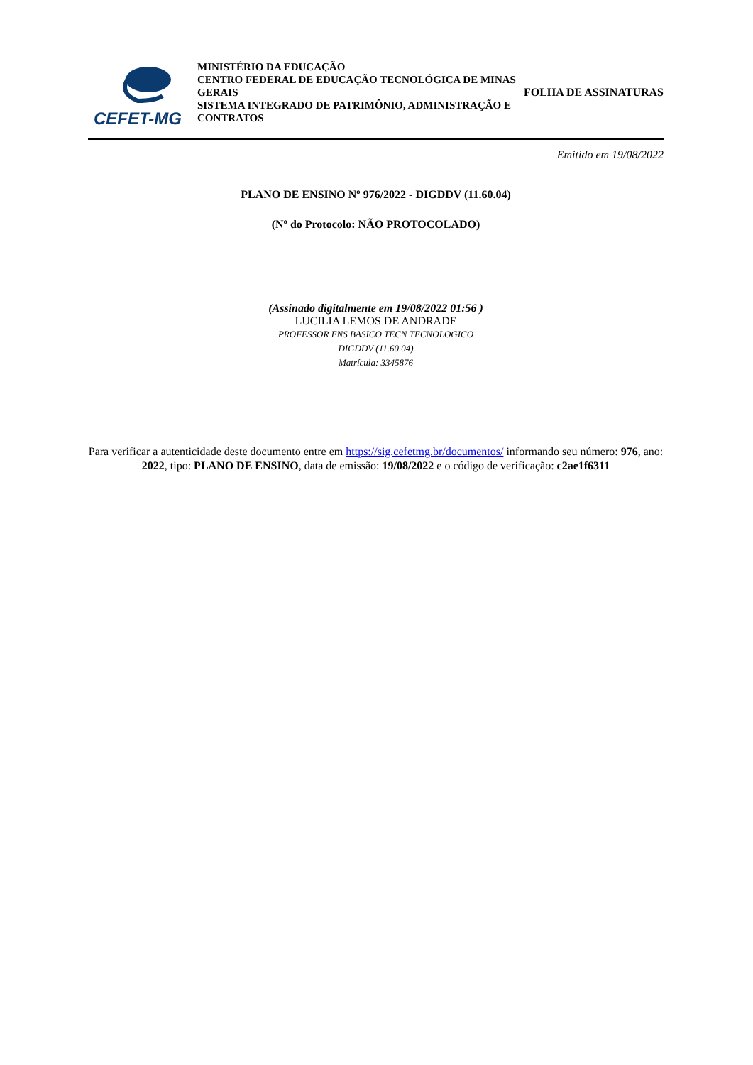CEFET-MG
MINISTÉRIO DA EDUCAÇÃO
CENTRO FEDERAL DE EDUCAÇÃO TECNOLÓGICA DE MINAS GERAIS
SISTEMA INTEGRADO DE PATRIMÔNIO, ADMINISTRAÇÃO E CONTRATOS
FOLHA DE ASSINATURAS
Emitido em 19/08/2022
PLANO DE ENSINO Nº 976/2022 - DIGDDV (11.60.04)
(Nº do Protocolo: NÃO PROTOCOLADO)
(Assinado digitalmente em 19/08/2022 01:56 )
LUCILIA LEMOS DE ANDRADE
PROFESSOR ENS BASICO TECN TECNOLOGICO
DIGDDV (11.60.04)
Matrícula: 3345876
Para verificar a autenticidade deste documento entre em https://sig.cefetmg.br/documentos/ informando seu número: 976, ano: 2022, tipo: PLANO DE ENSINO, data de emissão: 19/08/2022 e o código de verificação: c2ae1f6311